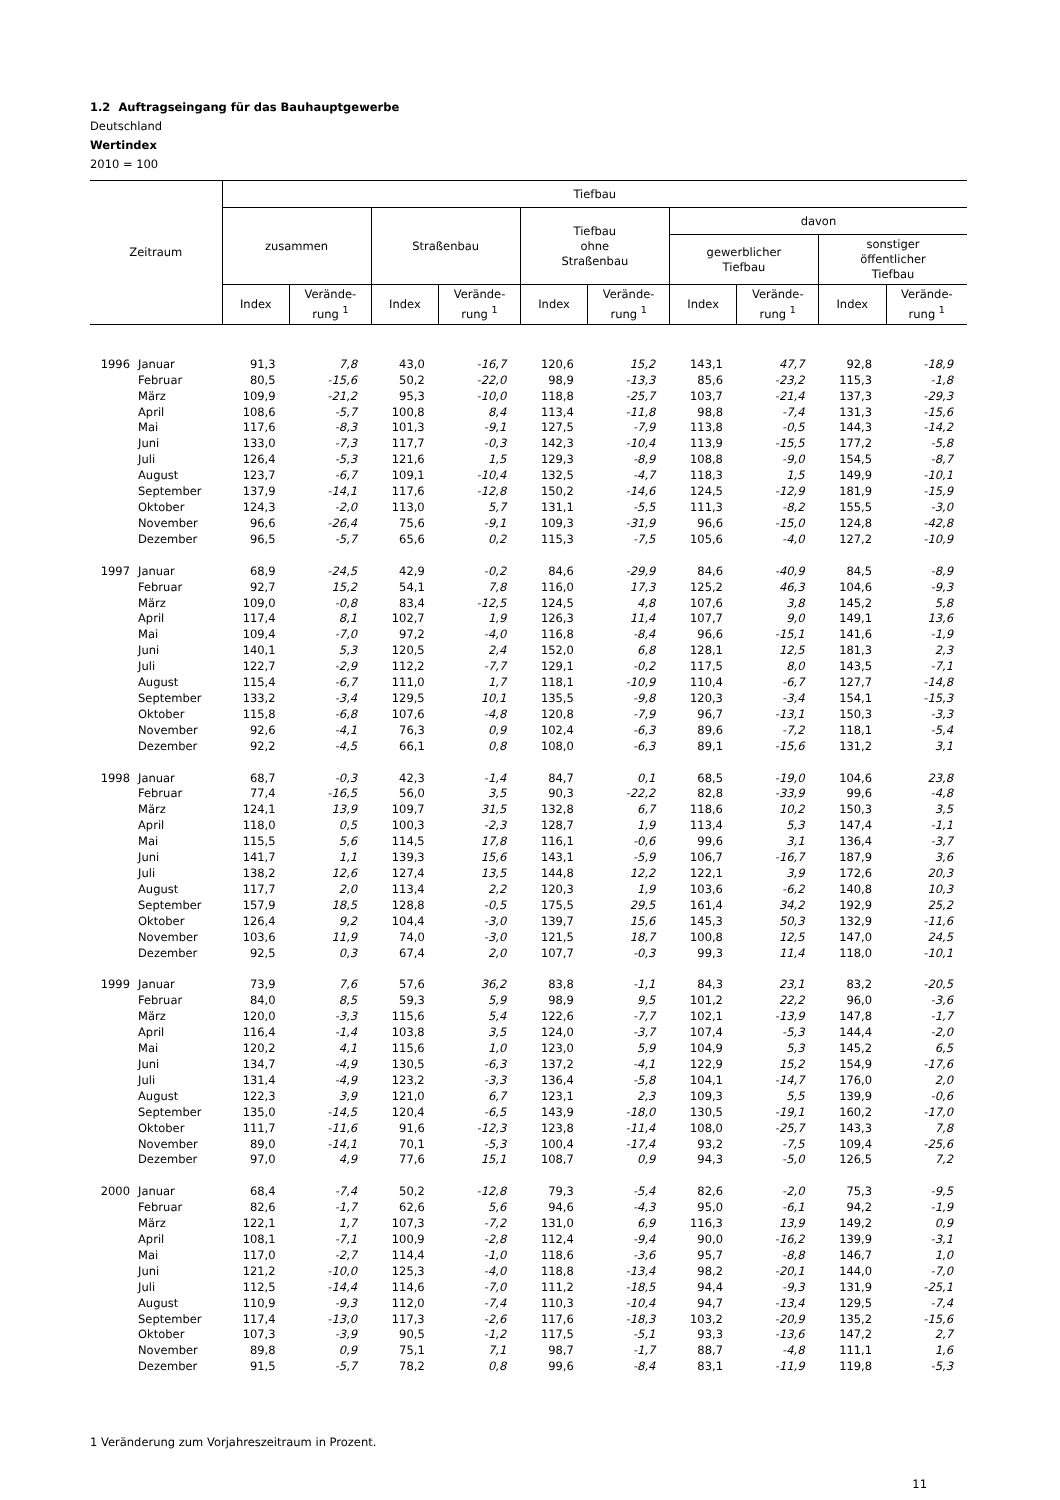1.2 Auftragseingang für das Bauhauptgewerbe
Deutschland
Wertindex
2010 = 100
| Zeitraum | | Tiefbau | | | | | | | | | |
| --- | --- | --- | --- | --- | --- | --- | --- | --- | --- | --- | --- |
| | | zusammen | | Straßenbau | | Tiefbau ohne Straßenbau | | davon | | | |
| | | | | | | | | gewerblicher Tiefbau | | sonstiger öffentlicher Tiefbau | |
| | | Index | Verände- rung <sup>1</sup> | Index | Verände- rung <sup>1</sup> | Index | Verände- rung <sup>1</sup> | Index | Verände- rung <sup>1</sup> | Index | Verände- rung <sup>1</sup> |
| 1996 | Januar | 91,3 | 7,8 | 43,0 | -16,7 | 120,6 | 15,2 | 143,1 | 47,7 | 92,8 | -18,9 |
| | Februar | 80,5 | -15,6 | 50,2 | -22,0 | 98,9 | -13,3 | 85,6 | -23,2 | 115,3 | -1,8 |
| | März | 109,9 | -21,2 | 95,3 | -10,0 | 118,8 | -25,7 | 103,7 | -21,4 | 137,3 | -29,3 |
| | April | 108,6 | -5,7 | 100,8 | 8,4 | 113,4 | -11,8 | 98,8 | -7,4 | 131,3 | -15,6 |
| | Mai | 117,6 | -8,3 | 101,3 | -9,1 | 127,5 | -7,9 | 113,8 | -0,5 | 144,3 | -14,2 |
| | Juni | 133,0 | -7,3 | 117,7 | -0,3 | 142,3 | -10,4 | 113,9 | -15,5 | 177,2 | -5,8 |
| | Juli | 126,4 | -5,3 | 121,6 | 1,5 | 129,3 | -8,9 | 108,8 | -9,0 | 154,5 | -8,7 |
| | August | 123,7 | -6,7 | 109,1 | -10,4 | 132,5 | -4,7 | 118,3 | 1,5 | 149,9 | -10,1 |
| | September | 137,9 | -14,1 | 117,6 | -12,8 | 150,2 | -14,6 | 124,5 | -12,9 | 181,9 | -15,9 |
| | Oktober | 124,3 | -2,0 | 113,0 | 5,7 | 131,1 | -5,5 | 111,3 | -8,2 | 155,5 | -3,0 |
| | November | 96,6 | -26,4 | 75,6 | -9,1 | 109,3 | -31,9 | 96,6 | -15,0 | 124,8 | -42,8 |
| | Dezember | 96,5 | -5,7 | 65,6 | 0,2 | 115,3 | -7,5 | 105,6 | -4,0 | 127,2 | -10,9 |
| 1997 | Januar | 68,9 | -24,5 | 42,9 | -0,2 | 84,6 | -29,9 | 84,6 | -40,9 | 84,5 | -8,9 |
| | Februar | 92,7 | 15,2 | 54,1 | 7,8 | 116,0 | 17,3 | 125,2 | 46,3 | 104,6 | -9,3 |
| | März | 109,0 | -0,8 | 83,4 | -12,5 | 124,5 | 4,8 | 107,6 | 3,8 | 145,2 | 5,8 |
| | April | 117,4 | 8,1 | 102,7 | 1,9 | 126,3 | 11,4 | 107,7 | 9,0 | 149,1 | 13,6 |
| | Mai | 109,4 | -7,0 | 97,2 | -4,0 | 116,8 | -8,4 | 96,6 | -15,1 | 141,6 | -1,9 |
| | Juni | 140,1 | 5,3 | 120,5 | 2,4 | 152,0 | 6,8 | 128,1 | 12,5 | 181,3 | 2,3 |
| | Juli | 122,7 | -2,9 | 112,2 | -7,7 | 129,1 | -0,2 | 117,5 | 8,0 | 143,5 | -7,1 |
| | August | 115,4 | -6,7 | 111,0 | 1,7 | 118,1 | -10,9 | 110,4 | -6,7 | 127,7 | -14,8 |
| | September | 133,2 | -3,4 | 129,5 | 10,1 | 135,5 | -9,8 | 120,3 | -3,4 | 154,1 | -15,3 |
| | Oktober | 115,8 | -6,8 | 107,6 | -4,8 | 120,8 | -7,9 | 96,7 | -13,1 | 150,3 | -3,3 |
| | November | 92,6 | -4,1 | 76,3 | 0,9 | 102,4 | -6,3 | 89,6 | -7,2 | 118,1 | -5,4 |
| | Dezember | 92,2 | -4,5 | 66,1 | 0,8 | 108,0 | -6,3 | 89,1 | -15,6 | 131,2 | 3,1 |
| 1998 | Januar | 68,7 | -0,3 | 42,3 | -1,4 | 84,7 | 0,1 | 68,5 | -19,0 | 104,6 | 23,8 |
| | Februar | 77,4 | -16,5 | 56,0 | 3,5 | 90,3 | -22,2 | 82,8 | -33,9 | 99,6 | -4,8 |
| | März | 124,1 | 13,9 | 109,7 | 31,5 | 132,8 | 6,7 | 118,6 | 10,2 | 150,3 | 3,5 |
| | April | 118,0 | 0,5 | 100,3 | -2,3 | 128,7 | 1,9 | 113,4 | 5,3 | 147,4 | -1,1 |
| | Mai | 115,5 | 5,6 | 114,5 | 17,8 | 116,1 | -0,6 | 99,6 | 3,1 | 136,4 | -3,7 |
| | Juni | 141,7 | 1,1 | 139,3 | 15,6 | 143,1 | -5,9 | 106,7 | -16,7 | 187,9 | 3,6 |
| | Juli | 138,2 | 12,6 | 127,4 | 13,5 | 144,8 | 12,2 | 122,1 | 3,9 | 172,6 | 20,3 |
| | August | 117,7 | 2,0 | 113,4 | 2,2 | 120,3 | 1,9 | 103,6 | -6,2 | 140,8 | 10,3 |
| | September | 157,9 | 18,5 | 128,8 | -0,5 | 175,5 | 29,5 | 161,4 | 34,2 | 192,9 | 25,2 |
| | Oktober | 126,4 | 9,2 | 104,4 | -3,0 | 139,7 | 15,6 | 145,3 | 50,3 | 132,9 | -11,6 |
| | November | 103,6 | 11,9 | 74,0 | -3,0 | 121,5 | 18,7 | 100,8 | 12,5 | 147,0 | 24,5 |
| | Dezember | 92,5 | 0,3 | 67,4 | 2,0 | 107,7 | -0,3 | 99,3 | 11,4 | 118,0 | -10,1 |
| 1999 | Januar | 73,9 | 7,6 | 57,6 | 36,2 | 83,8 | -1,1 | 84,3 | 23,1 | 83,2 | -20,5 |
| | Februar | 84,0 | 8,5 | 59,3 | 5,9 | 98,9 | 9,5 | 101,2 | 22,2 | 96,0 | -3,6 |
| | März | 120,0 | -3,3 | 115,6 | 5,4 | 122,6 | -7,7 | 102,1 | -13,9 | 147,8 | -1,7 |
| | April | 116,4 | -1,4 | 103,8 | 3,5 | 124,0 | -3,7 | 107,4 | -5,3 | 144,4 | -2,0 |
| | Mai | 120,2 | 4,1 | 115,6 | 1,0 | 123,0 | 5,9 | 104,9 | 5,3 | 145,2 | 6,5 |
| | Juni | 134,7 | -4,9 | 130,5 | -6,3 | 137,2 | -4,1 | 122,9 | 15,2 | 154,9 | -17,6 |
| | Juli | 131,4 | -4,9 | 123,2 | -3,3 | 136,4 | -5,8 | 104,1 | -14,7 | 176,0 | 2,0 |
| | August | 122,3 | 3,9 | 121,0 | 6,7 | 123,1 | 2,3 | 109,3 | 5,5 | 139,9 | -0,6 |
| | September | 135,0 | -14,5 | 120,4 | -6,5 | 143,9 | -18,0 | 130,5 | -19,1 | 160,2 | -17,0 |
| | Oktober | 111,7 | -11,6 | 91,6 | -12,3 | 123,8 | -11,4 | 108,0 | -25,7 | 143,3 | 7,8 |
| | November | 89,0 | -14,1 | 70,1 | -5,3 | 100,4 | -17,4 | 93,2 | -7,5 | 109,4 | -25,6 |
| | Dezember | 97,0 | 4,9 | 77,6 | 15,1 | 108,7 | 0,9 | 94,3 | -5,0 | 126,5 | 7,2 |
| 2000 | Januar | 68,4 | -7,4 | 50,2 | -12,8 | 79,3 | -5,4 | 82,6 | -2,0 | 75,3 | -9,5 |
| | Februar | 82,6 | -1,7 | 62,6 | 5,6 | 94,6 | -4,3 | 95,0 | -6,1 | 94,2 | -1,9 |
| | März | 122,1 | 1,7 | 107,3 | -7,2 | 131,0 | 6,9 | 116,3 | 13,9 | 149,2 | 0,9 |
| | April | 108,1 | -7,1 | 100,9 | -2,8 | 112,4 | -9,4 | 90,0 | -16,2 | 139,9 | -3,1 |
| | Mai | 117,0 | -2,7 | 114,4 | -1,0 | 118,6 | -3,6 | 95,7 | -8,8 | 146,7 | 1,0 |
| | Juni | 121,2 | -10,0 | 125,3 | -4,0 | 118,8 | -13,4 | 98,2 | -20,1 | 144,0 | -7,0 |
| | Juli | 112,5 | -14,4 | 114,6 | -7,0 | 111,2 | -18,5 | 94,4 | -9,3 | 131,9 | -25,1 |
| | August | 110,9 | -9,3 | 112,0 | -7,4 | 110,3 | -10,4 | 94,7 | -13,4 | 129,5 | -7,4 |
| | September | 117,4 | -13,0 | 117,3 | -2,6 | 117,6 | -18,3 | 103,2 | -20,9 | 135,2 | -15,6 |
| | Oktober | 107,3 | -3,9 | 90,5 | -1,2 | 117,5 | -5,1 | 93,3 | -13,6 | 147,2 | 2,7 |
| | November | 89,8 | 0,9 | 75,1 | 7,1 | 98,7 | -1,7 | 88,7 | -4,8 | 111,1 | 1,6 |
| | Dezember | 91,5 | -5,7 | 78,2 | 0,8 | 99,6 | -8,4 | 83,1 | -11,9 | 119,8 | -5,3 |
1 Veränderung zum Vorjahreszeitraum in Prozent.
11